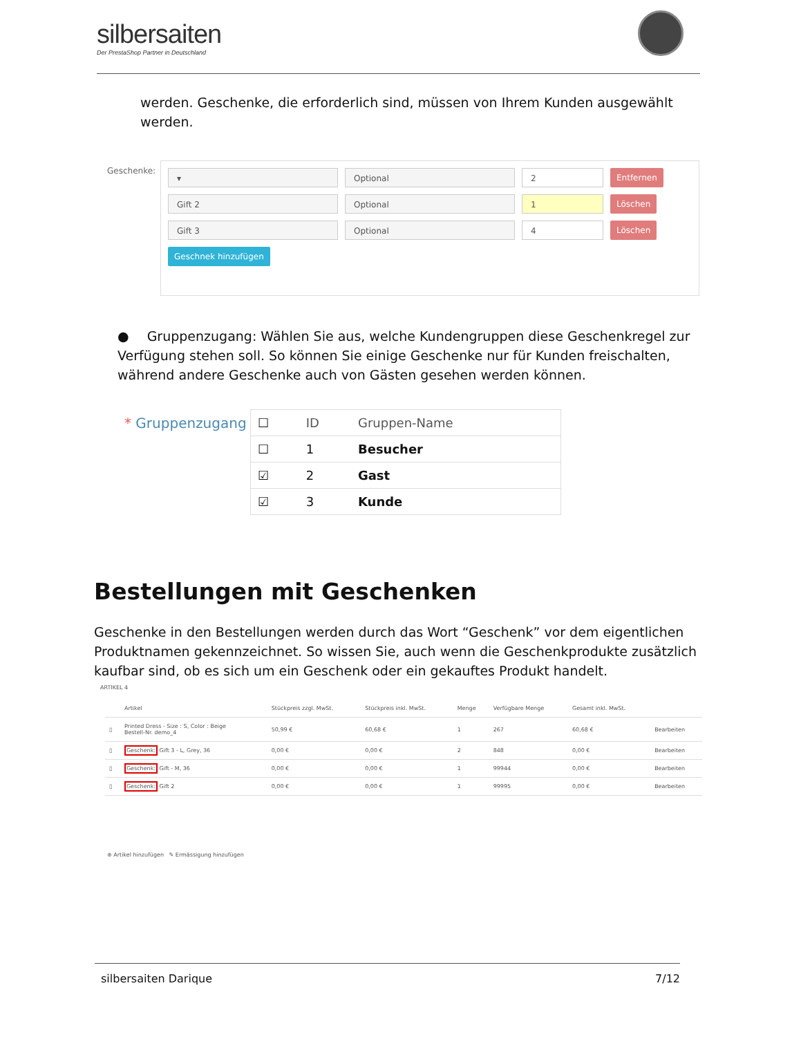silbersaiten
Der PrestaShop Partner in Deutschland
werden. Geschenke, die erforderlich sind, müssen von Ihrem Kunden ausgewählt werden.
Geschenke:
▾ Optional 2
Entfernen
Gift 2 Optional 1
Löschen
Gift 3 Optional 4
Löschen
Geschnek hinzufügen
● Gruppenzugang: Wählen Sie aus, welche Kundengruppen diese Geschenkregel zur Verfügung stehen soll. So können Sie einige Geschenke nur für Kunden freischalten, während andere Geschenke auch von Gästen gesehen werden können.
* Gruppenzugang
| ☐ | ID | Gruppen-Name |
| --- | --- | --- |
| ☐ | 1 | Besucher |
| ☑ | 2 | Gast |
| ☑ | 3 | Kunde |
Bestellungen mit Geschenken
Geschenke in den Bestellungen werden durch das Wort “Geschenk” vor dem eigentlichen Produktnamen gekennzeichnet. So wissen Sie, auch wenn die Geschenkprodukte zusätzlich kaufbar sind, ob es sich um ein Geschenk oder ein gekauftes Produkt handelt.
ARTIKEL 4
| | Artikel | Stückpreis zzgl. MwSt. | Stückpreis inkl. MwSt. | Menge | Verfügbare Menge | Gesamt inkl. MwSt. | |
| --- | --- | --- | --- | --- | --- | --- | --- |
| ▯ | Printed Dress - Size : S, Color : Beige Bestell-Nr. demo_4 | 50,99 € | 60,68 € | 1 | 267 | 60,68 € | Bearbeiten |
| ▯ | Geschenk: Gift 3 - L, Grey, 36 | 0,00 € | 0,00 € | 2 | 848 | 0,00 € | Bearbeiten |
| ▯ | Geschenk: Gift - M, 36 | 0,00 € | 0,00 € | 1 | 99944 | 0,00 € | Bearbeiten |
| ▯ | Geschenk: Gift 2 | 0,00 € | 0,00 € | 1 | 99995 | 0,00 € | Bearbeiten |
⊕ Artikel hinzufügen ✎ Ermässigung hinzufügen
silbersaiten Darique 7/12